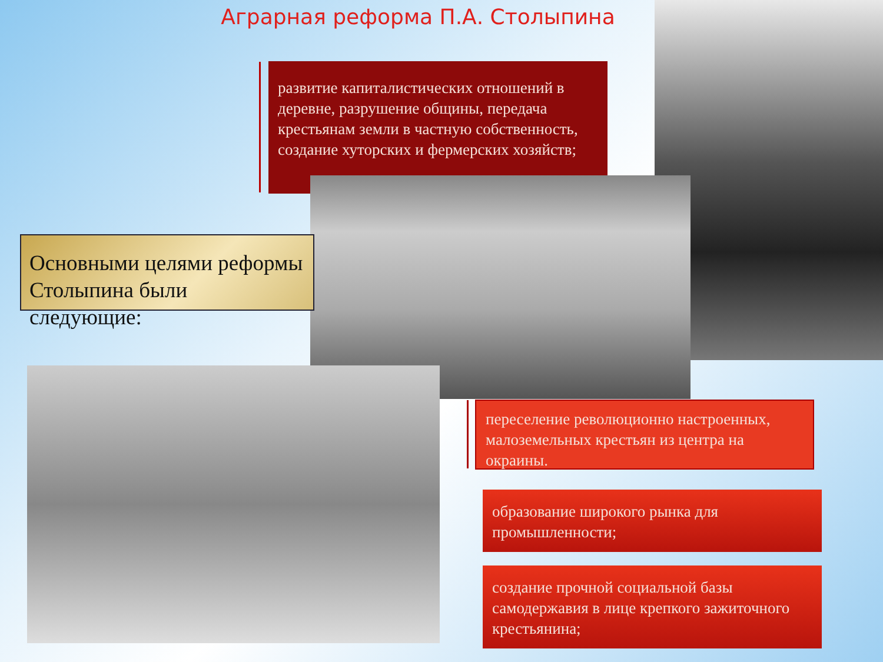Аграрная реформа П.А. Столыпина
развитие капиталистических отношений в деревне, разрушение общины, передача крестьянам земли в частную собственность, создание хуторских и фермерских хозяйств;
Основными целями реформы Столыпина были следующие:
переселение революционно настроенных, малоземельных крестьян из центра на окраины.
образование широкого рынка для промышленности;
создание прочной социальной базы самодержавия в лице крепкого зажиточного крестьянина;